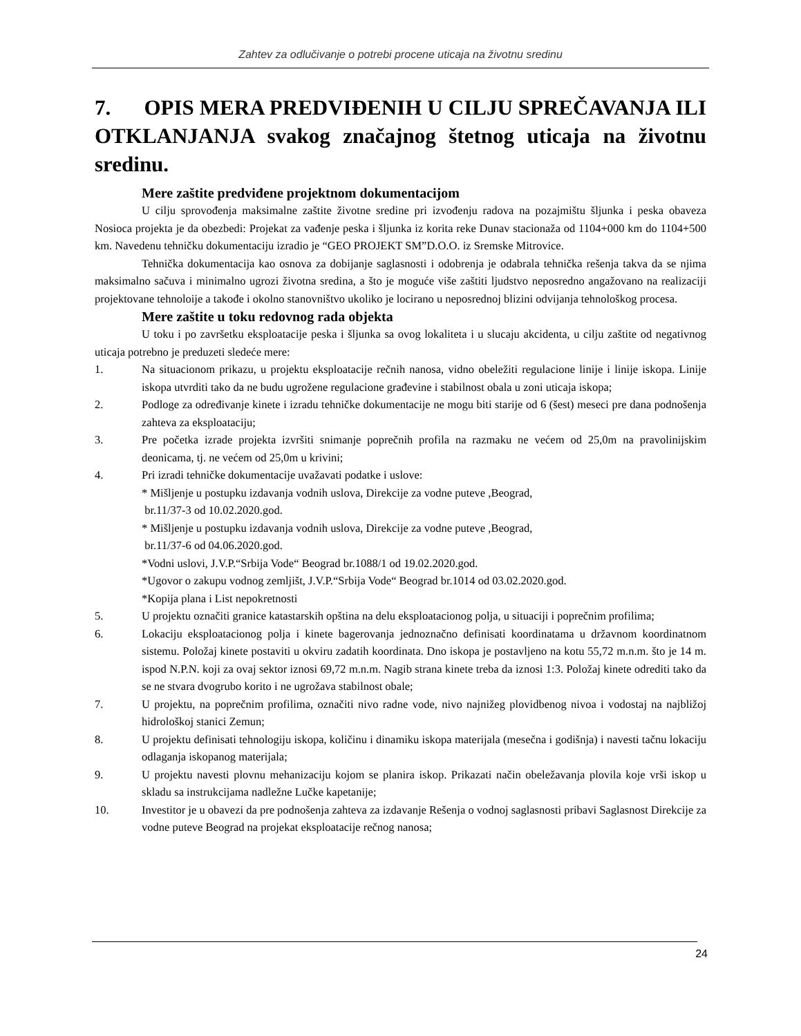Zahtev za odlučivanje o potrebi procene uticaja na životnu sredinu
7. OPIS MERA PREDVIĐENIH U CILJU SPREČAVANJA ILI OTKLANJANJA svakog značajnog štetnog uticaja na životnu sredinu.
Mere zaštite predviđene projektnom dokumentacijom
U cilju sprovođenja maksimalne zaštite životne sredine pri izvođenju radova na pozajmištu šljunka i peska obaveza Nosioca projekta je da obezbedi: Projekat za vađenje peska i šljunka iz korita reke Dunav stacionaža od 1104+000 km do 1104+500 km. Navedenu tehničku dokumentaciju izradio je “GEO PROJEKT SM”D.O.O. iz Sremske Mitrovice.
Tehnička dokumentacija kao osnova za dobijanje saglasnosti i odobrenja je odabrala tehnička rešenja takva da se njima maksimalno sačuva i minimalno ugrozi životna sredina, a što je moguće više zaštiti ljudstvo neposredno angažovano na realizaciji projektovane tehnoloije a takođe i okolno stanovništvo ukoliko je locirano u neposrednoj blizini odvijanja tehnološkog procesa.
Mere zaštite u toku redovnog rada objekta
U toku i po završetku eksploatacije peska i šljunka sa ovog lokaliteta i u slucaju akcidenta, u cilju zaštite od negativnog uticaja potrebno je preduzeti sledeće mere:
1. Na situacionom prikazu, u projektu eksploatacije rečnih nanosa, vidno obeležiti regulacione linije i linije iskopa. Linije iskopa utvrditi tako da ne budu ugrožene regulacione građevine i stabilnost obala u zoni uticaja iskopa;
2. Podloge za određivanje kinete i izradu tehničke dokumentacije ne mogu biti starije od 6 (šest) meseci pre dana podnošenja zahteva za eksploataciju;
3. Pre početka izrade projekta izvršiti snimanje poprečnih profila na razmaku ne većem od 25,0m na pravolinijskim deonicama, tj. ne većem od 25,0m u krivini;
4. Pri izradi tehničke dokumentacije uvažavati podatke i uslove:
* Mišljenje u postupku izdavanja vodnih uslova, Direkcije za vodne puteve ,Beograd,
br.11/37-3 od 10.02.2020.god.
* Mišljenje u postupku izdavanja vodnih uslova, Direkcije za vodne puteve ,Beograd,
br.11/37-6 od 04.06.2020.god.
*Vodni uslovi, J.V.P.“Srbija Vode“ Beograd br.1088/1 od 19.02.2020.god.
*Ugovor o zakupu vodnog zemljišt, J.V.P.“Srbija Vode“ Beograd br.1014 od 03.02.2020.god.
*Kopija plana i List nepokretnosti
5. U projektu označiti granice katastarskih opština na delu eksploatacionog polja, u situaciji i poprečnim profilima;
6. Lokaciju eksploatacionog polja i kinete bagerovanja jednoznačno definisati koordinatama u državnom koordinatnom sistemu. Položaj kinete postaviti u okviru zadatih koordinata. Dno iskopa je postavljeno na kotu 55,72 m.n.m. što je 14 m. ispod N.P.N. koji za ovaj sektor iznosi 69,72 m.n.m. Nagib strana kinete treba da iznosi 1:3. Položaj kinete odrediti tako da se ne stvara dvogrubo korito i ne ugrožava stabilnost obale;
7. U projektu, na poprečnim profilima, označiti nivo radne vode, nivo najnižeg plovidbenog nivoa i vodostaj na najbližoj hidrološkoj stanici Zemun;
8. U projektu definisati tehnologiju iskopa, količinu i dinamiku iskopa materijala (mesečna i godišnja) i navesti tačnu lokaciju odlaganja iskopanog materijala;
9. U projektu navesti plovnu mehanizaciju kojom se planira iskop. Prikazati način obeležavanja plovila koje vrši iskop u skladu sa instrukcijama nadležne Lučke kapetanije;
10. Investitor je u obavezi da pre podnošenja zahteva za izdavanje Rešenja o vodnoj saglasnosti pribavi Saglasnost Direkcije za vodne puteve Beograd na projekat eksploatacije rečnog nanosa;
24